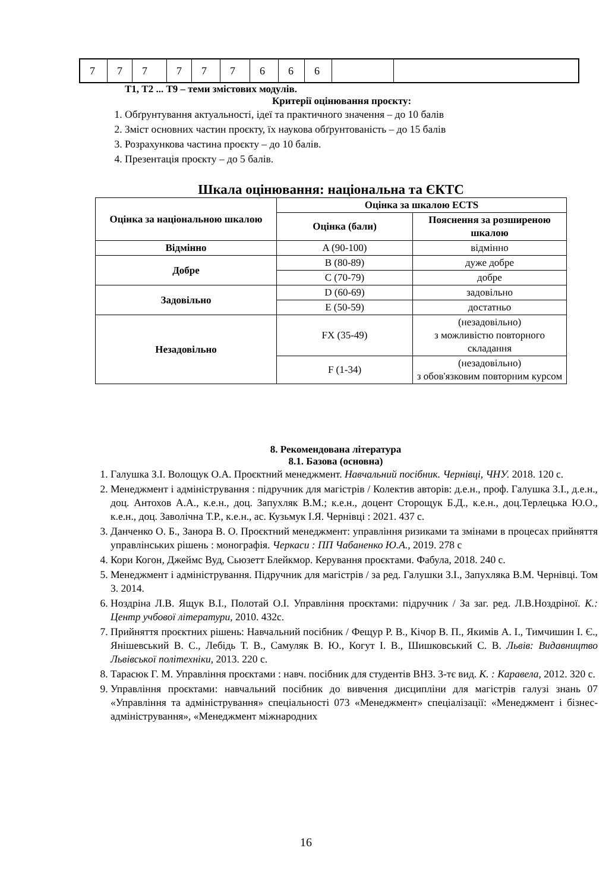| 7 | 7 | 7 | 7 | 7 | 7 | 6 | 6 | 6 | | |
Т1, Т2 ... Т9 – теми змістових модулів.
Критерії оцінювання проєкту:
1. Обґрунтування актуальності, ідеї та практичного значення – до 10 балів
2. Зміст основних частин проєкту, їх наукова обґрунтованість – до 15 балів
3. Розрахункова частина проєкту – до 10 балів.
4. Презентація проєкту – до 5 балів.
Шкала оцінювання: національна та ЄКТС
| Оцінка за національною шкалою | Оцінка за шкалою ECTS | |
| | Оцінка (бали) | Пояснення за розширеною шкалою |
| Відмінно | A (90-100) | відмінно |
| Добре | B (80-89) | дуже добре |
| | C (70-79) | добре |
| Задовільно | D (60-69) | задовільно |
| | E (50-59) | достатньо |
| Незадовільно | FX (35-49) | (незадовільно) з можливістю повторного складання |
| | F (1-34) | (незадовільно) з обов'язковим повторним курсом |
8. Рекомендована література
8.1. Базова (основна)
1. Галушка З.І. Волощук О.А. Проєктний менеджмент. Навчальний посібник. Чернівці, ЧНУ. 2018. 120 с.
2. Менеджмент і адміністрування : підручник для магістрів / Колектив авторів: д.е.н., проф. Галушка З.І., д.е.н., доц. Антохов А.А., к.е.н., доц. Запухляк В.М.; к.е.н., доцент Сторощук Б.Д., к.е.н., доц.Терлецька Ю.О., к.е.н., доц. Заволічна Т.Р., к.е.н., ас. Кузьмук І.Я. Чернівці : 2021. 437 с.
3. Данченко О. Б., Занора В. О. Проєктний менеджмент: управління ризиками та змінами в процесах прийняття управлінських рішень : монографія. Черкаси : ПП Чабаненко Ю.А., 2019. 278 с
4. Кори Когон, Джеймс Вуд, Сьюзетт Блейкмор. Керування проєктами. Фабула, 2018. 240 с.
5. Менеджмент і адміністрування. Підручник для магістрів / за ред. Галушки З.І., Запухляка В.М. Чернівці. Том 3. 2014.
6. Ноздріна Л.В. Ящук В.І., Полотай О.І. Управління проєктами: підручник / За заг. ред. Л.В.Ноздріної. К.: Центр учбової літератури, 2010. 432с.
7. Прийняття проєктних рішень: Навчальний посібник / Фещур Р. В., Кічор В. П., Якимів А. І., Тимчишин І. Є., Янішевський В. С., Лебідь Т. В., Самуляк В. Ю., Когут І. В., Шишковський С. В. Львів: Видавництво Львівської політехніки, 2013. 220 с.
8. Тарасюк Г. М. Управління проєктами : навч. посібник для студентів ВНЗ. 3-тє вид. К. : Каравела, 2012. 320 с.
9. Управління проєктами: навчальний посібник до вивчення дисципліни для магістрів галузі знань 07 «Управління та адміністрування» спеціальності 073 «Менеджмент» спеціалізації: «Менеджмент і бізнес-адміністрування», «Менеджмент міжнародних
16